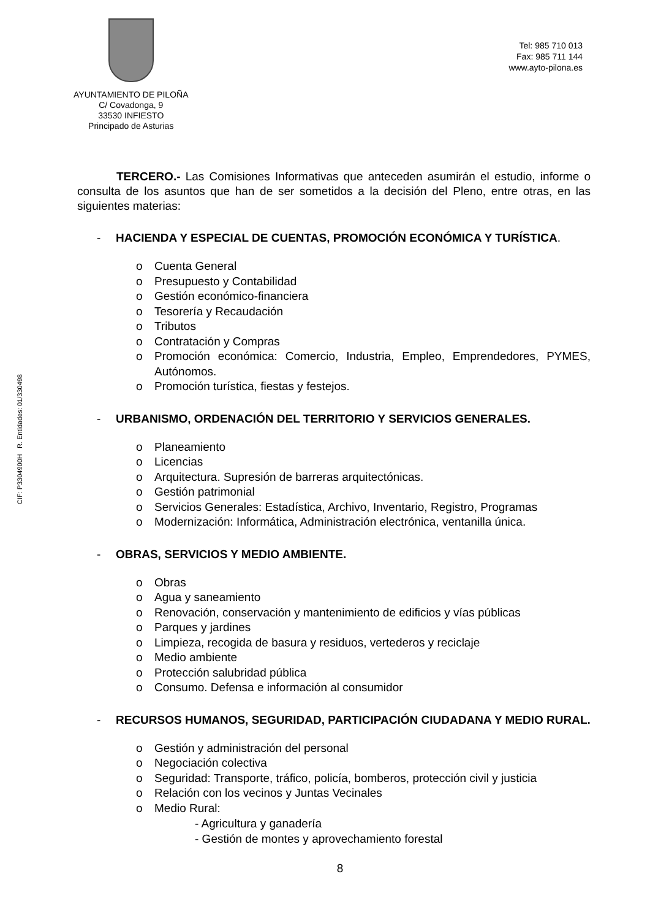CIF: P3304900H R. Entidades: 01/330498
AYUNTAMIENTO DE PILOÑA
C/ Covadonga, 9
33530 INFIESTO
Principado de Asturias
Tel: 985 710 013
Fax: 985 711 144
www.ayto-pilona.es
TERCERO.- Las Comisiones Informativas que anteceden asumirán el estudio, informe o consulta de los asuntos que han de ser sometidos a la decisión del Pleno, entre otras, en las siguientes materias:
- HACIENDA Y ESPECIAL DE CUENTAS, PROMOCIÓN ECONÓMICA Y TURÍSTICA.
o Cuenta General
o Presupuesto y Contabilidad
o Gestión económico-financiera
o Tesorería y Recaudación
o Tributos
o Contratación y Compras
o Promoción económica: Comercio, Industria, Empleo, Emprendedores, PYMES, Autónomos.
o Promoción turística, fiestas y festejos.
- URBANISMO, ORDENACIÓN DEL TERRITORIO Y SERVICIOS GENERALES.
o Planeamiento
o Licencias
o Arquitectura. Supresión de barreras arquitectónicas.
o Gestión patrimonial
o Servicios Generales: Estadística, Archivo, Inventario, Registro, Programas
o Modernización: Informática, Administración electrónica, ventanilla única.
- OBRAS, SERVICIOS Y MEDIO AMBIENTE.
o Obras
o Agua y saneamiento
o Renovación, conservación y mantenimiento de edificios y vías públicas
o Parques y jardines
o Limpieza, recogida de basura y residuos, vertederos y reciclaje
o Medio ambiente
o Protección salubridad pública
o Consumo. Defensa e información al consumidor
- RECURSOS HUMANOS, SEGURIDAD, PARTICIPACIÓN CIUDADANA Y MEDIO RURAL.
o Gestión y administración del personal
o Negociación colectiva
o Seguridad: Transporte, tráfico, policía, bomberos, protección civil y justicia
o Relación con los vecinos y Juntas Vecinales
o Medio Rural:
- Agricultura y ganadería
- Gestión de montes y aprovechamiento forestal
8